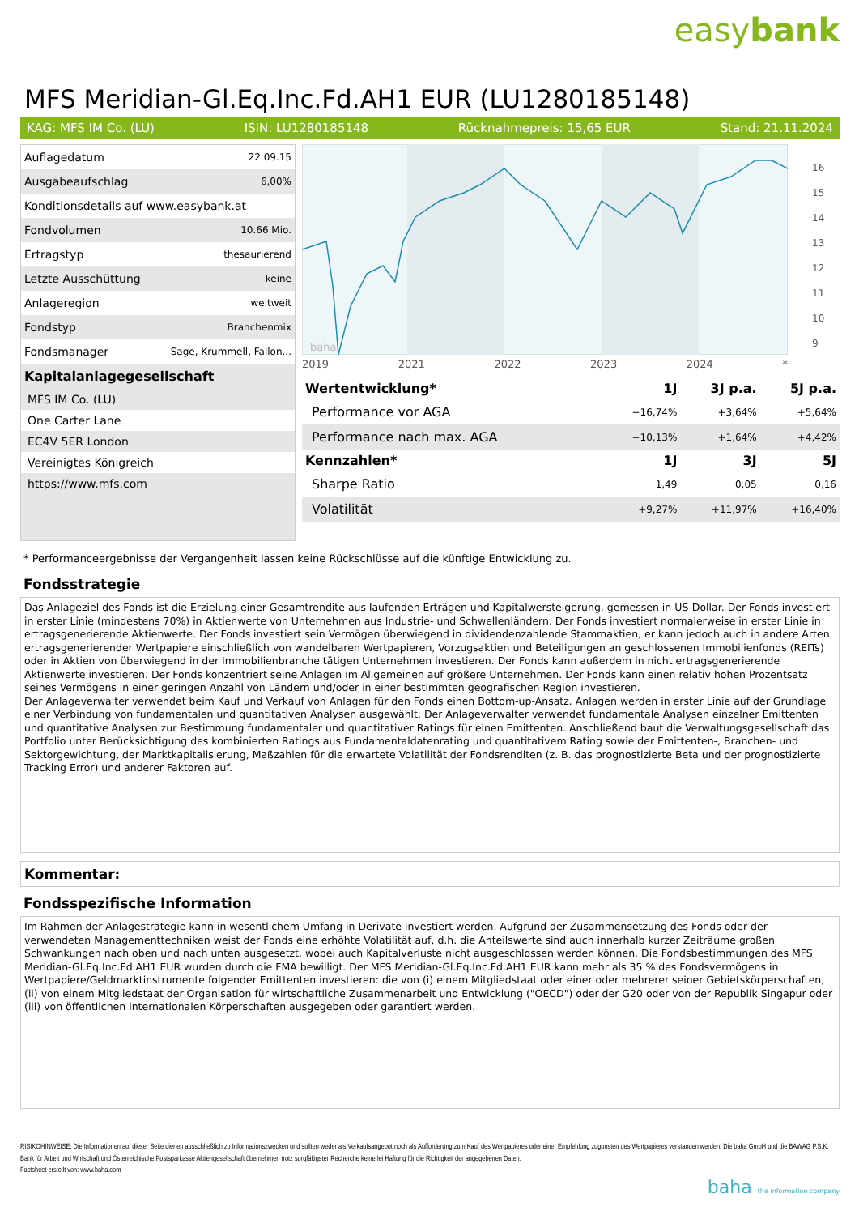easybank
MFS Meridian-Gl.Eq.Inc.Fd.AH1 EUR (LU1280185148)
KAG: MFS IM Co. (LU) ISIN: LU1280185148 Rücknahmepreis: 15,65 EUR Stand: 21.11.2024
| Auflagedatum | 22.09.15 |
| Ausgabeaufschlag | 6,00% |
| Konditionsdetails auf www.easybank.at | |
| Fondvolumen | 10.66 Mio. |
| Ertragstyp | thesaurierend |
| Letzte Ausschüttung | keine |
| Anlageregion | weltweit |
| Fondstyp | Branchenmix |
| Fondsmanager | Sage, Krummell, Fallon... |
Kapitalanlagegesellschaft
MFS IM Co. (LU)
One Carter Lane
EC4V 5ER London
Vereinigtes Königreich
https://www.mfs.com
baha
2019 2021 2022 2023 2024 *
16
15
14
13
12
11
10
9
| Wertentwicklung* | 1J | 3J p.a. | 5J p.a. |
| --- | --- | --- | --- |
| Performance vor AGA | +16,74% | +3,64% | +5,64% |
| Performance nach max. AGA | +10,13% | +1,64% | +4,42% |
| Kennzahlen* | 1J | 3J | 5J |
| Sharpe Ratio | 1,49 | 0,05 | 0,16 |
| Volatilität | +9,27% | +11,97% | +16,40% |
* Performanceergebnisse der Vergangenheit lassen keine Rückschlüsse auf die künftige Entwicklung zu.
Fondsstrategie
Das Anlageziel des Fonds ist die Erzielung einer Gesamtrendite aus laufenden Erträgen und Kapitalwersteigerung, gemessen in US-Dollar. Der Fonds investiert in erster Linie (mindestens 70%) in Aktienwerte von Unternehmen aus Industrie- und Schwellenländern. Der Fonds investiert normalerweise in erster Linie in ertragsgenerierende Aktienwerte. Der Fonds investiert sein Vermögen überwiegend in dividendenzahlende Stammaktien, er kann jedoch auch in andere Arten ertragsgenerierender Wertpapiere einschließlich von wandelbaren Wertpapieren, Vorzugsaktien und Beteiligungen an geschlossenen Immobilienfonds (REITs) oder in Aktien von überwiegend in der Immobilienbranche tätigen Unternehmen investieren. Der Fonds kann außerdem in nicht ertragsgenerierende Aktienwerte investieren. Der Fonds konzentriert seine Anlagen im Allgemeinen auf größere Unternehmen. Der Fonds kann einen relativ hohen Prozentsatz seines Vermögens in einer geringen Anzahl von Ländern und/oder in einer bestimmten geografischen Region investieren.
Der Anlageverwalter verwendet beim Kauf und Verkauf von Anlagen für den Fonds einen Bottom-up-Ansatz. Anlagen werden in erster Linie auf der Grundlage einer Verbindung von fundamentalen und quantitativen Analysen ausgewählt. Der Anlageverwalter verwendet fundamentale Analysen einzelner Emittenten und quantitative Analysen zur Bestimmung fundamentaler und quantitativer Ratings für einen Emittenten. Anschließend baut die Verwaltungsgesellschaft das Portfolio unter Berücksichtigung des kombinierten Ratings aus Fundamentaldatenrating und quantitativem Rating sowie der Emittenten-, Branchen- und Sektorgewichtung, der Marktkapitalisierung, Maßzahlen für die erwartete Volatilität der Fondsrenditen (z. B. das prognostizierte Beta und der prognostizierte Tracking Error) und anderer Faktoren auf.
Kommentar:
Fondsspezifische Information
Im Rahmen der Anlagestrategie kann in wesentlichem Umfang in Derivate investiert werden. Aufgrund der Zusammensetzung des Fonds oder der verwendeten Managementtechniken weist der Fonds eine erhöhte Volatilität auf, d.h. die Anteilswerte sind auch innerhalb kurzer Zeiträume großen Schwankungen nach oben und nach unten ausgesetzt, wobei auch Kapitalverluste nicht ausgeschlossen werden können. Die Fondsbestimmungen des MFS Meridian-Gl.Eq.Inc.Fd.AH1 EUR wurden durch die FMA bewilligt. Der MFS Meridian-Gl.Eq.Inc.Fd.AH1 EUR kann mehr als 35 % des Fondsvermögens in Wertpapiere/Geldmarktinstrumente folgender Emittenten investieren: die von (i) einem Mitgliedstaat oder einer oder mehrerer seiner Gebietskörperschaften, (ii) von einem Mitgliedstaat der Organisation für wirtschaftliche Zusammenarbeit und Entwicklung ("OECD") oder der G20 oder von der Republik Singapur oder (iii) von öffentlichen internationalen Körperschaften ausgegeben oder garantiert werden.
RISIKOHINWEISE: Die Informationen auf dieser Seite dienen ausschließlich zu Informationszwecken und sollten weder als Verkaufsangebot noch als Aufforderung zum Kauf des Wertpapieres oder einer Empfehlung zugunsten des Wertpapieres verstanden werden. Die baha GmbH und die BAWAG P.S.K. Bank für Arbeit und Wirtschaft und Österreichische Postsparkasse Aktiengesellschaft übernehmen trotz sorgfältigster Recherche keinerlei Haftung für die Richtigkeit der angegebenen Daten.
Factsheet erstellt von: www.baha.com
baha the information company